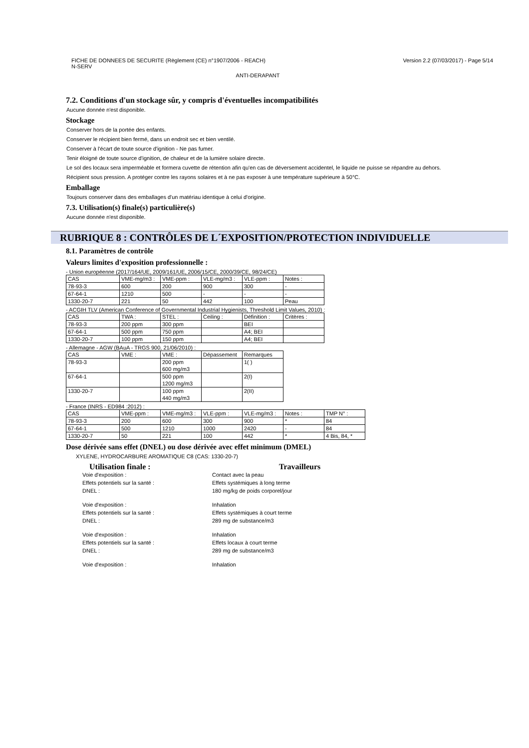FICHE DE DONNEES DE SECURITE (Règlement (CE) n°1907/2006 - REACH)
N-SERV
Version 2.2 (07/03/2017) - Page 5/14
ANTI-DERAPANT
7.2. Conditions d'un stockage sûr, y compris d'éventuelles incompatibilités
Aucune donnée n'est disponible.
Stockage
Conserver hors de la portée des enfants.
Conserver le récipient bien fermé, dans un endroit sec et bien ventilé.
Conserver à l'écart de toute source d'ignition - Ne pas fumer.
Tenir éloigné de toute source d'ignition, de chaleur et de la lumière solaire directe.
Le sol des locaux sera imperméable et formera cuvette de rétention afin qu'en cas de déversement accidentel, le liquide ne puisse se répandre au dehors.
Récipient sous pression. A protéger contre les rayons solaires et à ne pas exposer à une température supérieure à 50°C.
Emballage
Toujours conserver dans des emballages d'un matériau identique à celui d'origine.
7.3. Utilisation(s) finale(s) particulière(s)
Aucune donnée n'est disponible.
RUBRIQUE 8 : CONTRÔLES DE L´EXPOSITION/PROTECTION INDIVIDUELLE
8.1. Paramètres de contrôle
Valeurs limites d'exposition professionnelle :
- Union européenne (2017/164/UE, 2009/161/UE, 2006/15/CE, 2000/39/CE, 98/24/CE)
| CAS | VME-mg/m3 : | VME-ppm : | VLE-mg/m3 : | VLE-ppm : | Notes : |
| 78-93-3 | 600 | 200 | 900 | 300 | - |
| 67-64-1 | 1210 | 500 | - | - | - |
| 1330-20-7 | 221 | 50 | 442 | 100 | Peau |
- ACGIH TLV (American Conference of Governmental Industrial Hygienists, Threshold Limit Values, 2010) :
| CAS | TWA : | STEL : | Ceiling : | Définition : | Critères : |
| 78-93-3 | 200 ppm | 300 ppm | | BEI | |
| 67-64-1 | 500 ppm | 750 ppm | | A4; BEI | |
| 1330-20-7 | 100 ppm | 150 ppm | | A4; BEI | |
- Allemagne - AGW (BAuA - TRGS 900, 21/06/2010) :
| CAS | VME : | VME : | Dépassement | Remarques |
| 78-93-3 | | 200 ppm 600 mg/m3 | | 1( ) |
| 67-64-1 | | 500 ppm 1200 mg/m3 | | 2(I) |
| 1330-20-7 | | 100 ppm 440 mg/m3 | | 2(II) |
- France (INRS - ED984 :2012) :
| CAS | VME-ppm : | VME-mg/m3 : | VLE-ppm : | VLE-mg/m3 : | Notes : | TMP N° : |
| 78-93-3 | 200 | 600 | 300 | 900 | * | 84 |
| 67-64-1 | 500 | 1210 | 1000 | 2420 | - | 84 |
| 1330-20-7 | 50 | 221 | 100 | 442 | * | 4 Bis, 84, * |
Dose dérivée sans effet (DNEL) ou dose dérivée avec effet minimum (DMEL)
XYLENE, HYDROCARBURE AROMATIQUE C8 (CAS: 1330-20-7)
Utilisation finale : Travailleurs
Voie d'exposition : Contact avec la peau
Effets potentiels sur la santé : Effets systémiques à long terme
DNEL : 180 mg/kg de poids corporel/jour
Voie d'exposition : Inhalation
Effets potentiels sur la santé : Effets systémiques à court terme
DNEL : 289 mg de substance/m3
Voie d'exposition : Inhalation
Effets potentiels sur la santé : Effets locaux à court terme
DNEL : 289 mg de substance/m3
Voie d'exposition : Inhalation